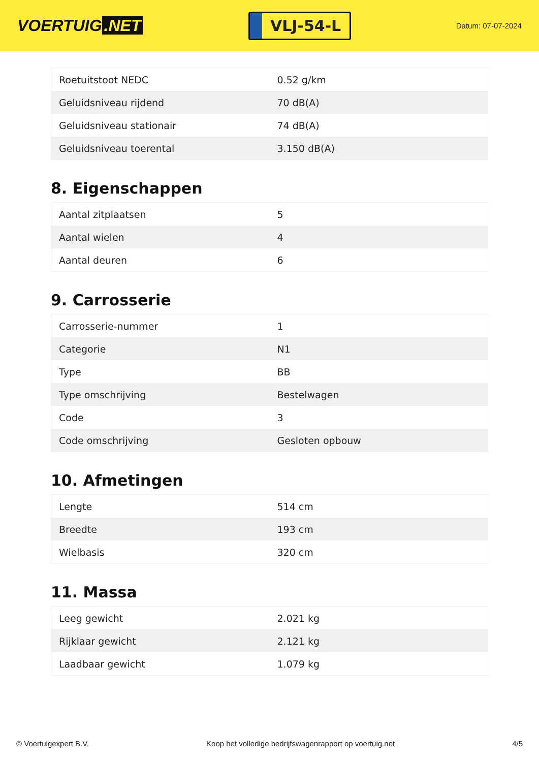VOERTUIG.NET
VLJ-54-L
Datum: 07-07-2024
| Roetuitstoot NEDC | 0.52 g/km |
| Geluidsniveau rijdend | 70 dB(A) |
| Geluidsniveau stationair | 74 dB(A) |
| Geluidsniveau toerental | 3.150 dB(A) |
8. Eigenschappen
| Aantal zitplaatsen | 5 |
| Aantal wielen | 4 |
| Aantal deuren | 6 |
9. Carrosserie
| Carrosserie-nummer | 1 |
| Categorie | N1 |
| Type | BB |
| Type omschrijving | Bestelwagen |
| Code | 3 |
| Code omschrijving | Gesloten opbouw |
10. Afmetingen
| Lengte | 514 cm |
| Breedte | 193 cm |
| Wielbasis | 320 cm |
11. Massa
| Leeg gewicht | 2.021 kg |
| Rijklaar gewicht | 2.121 kg |
| Laadbaar gewicht | 1.079 kg |
© Voertuigexpert B.V. Koop het volledige bedrijfswagenrapport op voertuig.net 4/5